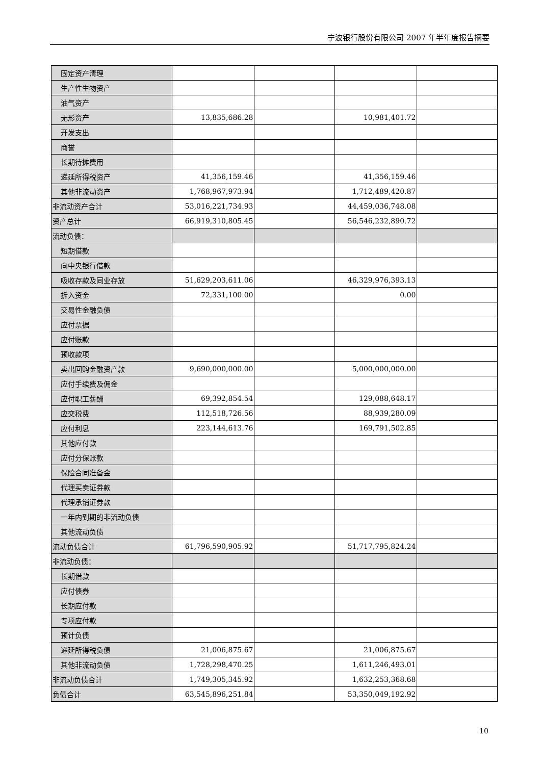宁波银行股份有限公司 2007 年半年度报告摘要
| 固定资产清理 | | | | |
| 生产性生物资产 | | | | |
| 油气资产 | | | | |
| 无形资产 | 13,835,686.28 | | 10,981,401.72 | |
| 开发支出 | | | | |
| 商誉 | | | | |
| 长期待摊费用 | | | | |
| 递延所得税资产 | 41,356,159.46 | | 41,356,159.46 | |
| 其他非流动资产 | 1,768,967,973.94 | | 1,712,489,420.87 | |
| 非流动资产合计 | 53,016,221,734.93 | | 44,459,036,748.08 | |
| 资产总计 | 66,919,310,805.45 | | 56,546,232,890.72 | |
| 流动负债： | | | | |
| 短期借款 | | | | |
| 向中央银行借款 | | | | |
| 吸收存款及同业存放 | 51,629,203,611.06 | | 46,329,976,393.13 | |
| 拆入资金 | 72,331,100.00 | | 0.00 | |
| 交易性金融负债 | | | | |
| 应付票据 | | | | |
| 应付账款 | | | | |
| 预收款项 | | | | |
| 卖出回购金融资产款 | 9,690,000,000.00 | | 5,000,000,000.00 | |
| 应付手续费及佣金 | | | | |
| 应付职工薪酬 | 69,392,854.54 | | 129,088,648.17 | |
| 应交税费 | 112,518,726.56 | | 88,939,280.09 | |
| 应付利息 | 223,144,613.76 | | 169,791,502.85 | |
| 其他应付款 | | | | |
| 应付分保账款 | | | | |
| 保险合同准备金 | | | | |
| 代理买卖证券款 | | | | |
| 代理承销证券款 | | | | |
| 一年内到期的非流动负债 | | | | |
| 其他流动负债 | | | | |
| 流动负债合计 | 61,796,590,905.92 | | 51,717,795,824.24 | |
| 非流动负债： | | | | |
| 长期借款 | | | | |
| 应付债券 | | | | |
| 长期应付款 | | | | |
| 专项应付款 | | | | |
| 预计负债 | | | | |
| 递延所得税负债 | 21,006,875.67 | | 21,006,875.67 | |
| 其他非流动负债 | 1,728,298,470.25 | | 1,611,246,493.01 | |
| 非流动负债合计 | 1,749,305,345.92 | | 1,632,253,368.68 | |
| 负债合计 | 63,545,896,251.84 | | 53,350,049,192.92 | |
10